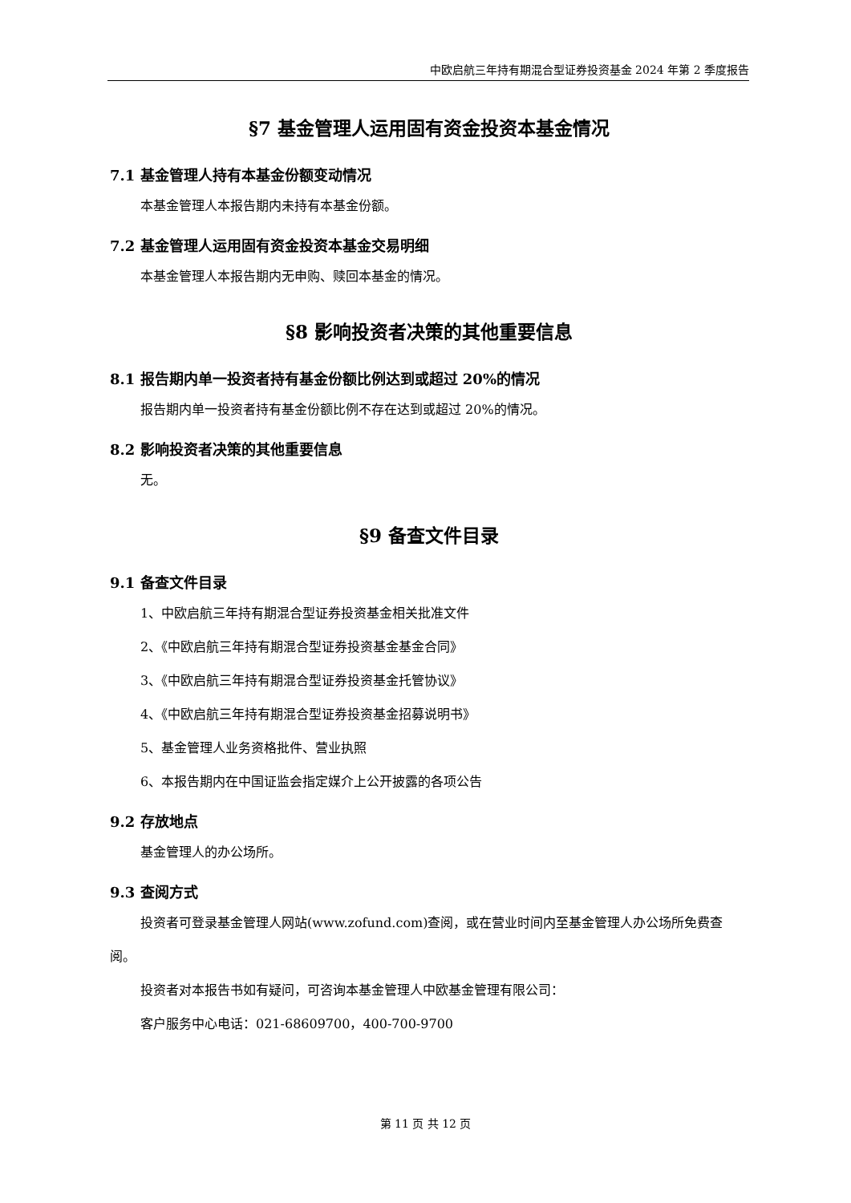中欧启航三年持有期混合型证券投资基金 2024 年第 2 季度报告
§7 基金管理人运用固有资金投资本基金情况
7.1 基金管理人持有本基金份额变动情况
本基金管理人本报告期内未持有本基金份额。
7.2 基金管理人运用固有资金投资本基金交易明细
本基金管理人本报告期内无申购、赎回本基金的情况。
§8 影响投资者决策的其他重要信息
8.1 报告期内单一投资者持有基金份额比例达到或超过 20%的情况
报告期内单一投资者持有基金份额比例不存在达到或超过 20%的情况。
8.2 影响投资者决策的其他重要信息
无。
§9 备查文件目录
9.1 备查文件目录
1、中欧启航三年持有期混合型证券投资基金相关批准文件
2、《中欧启航三年持有期混合型证券投资基金基金合同》
3、《中欧启航三年持有期混合型证券投资基金托管协议》
4、《中欧启航三年持有期混合型证券投资基金招募说明书》
5、基金管理人业务资格批件、营业执照
6、本报告期内在中国证监会指定媒介上公开披露的各项公告
9.2 存放地点
基金管理人的办公场所。
9.3 查阅方式
投资者可登录基金管理人网站(www.zofund.com)查阅，或在营业时间内至基金管理人办公场所免费查阅。
投资者对本报告书如有疑问，可咨询本基金管理人中欧基金管理有限公司：
客户服务中心电话：021-68609700，400-700-9700
第 11 页 共 12 页